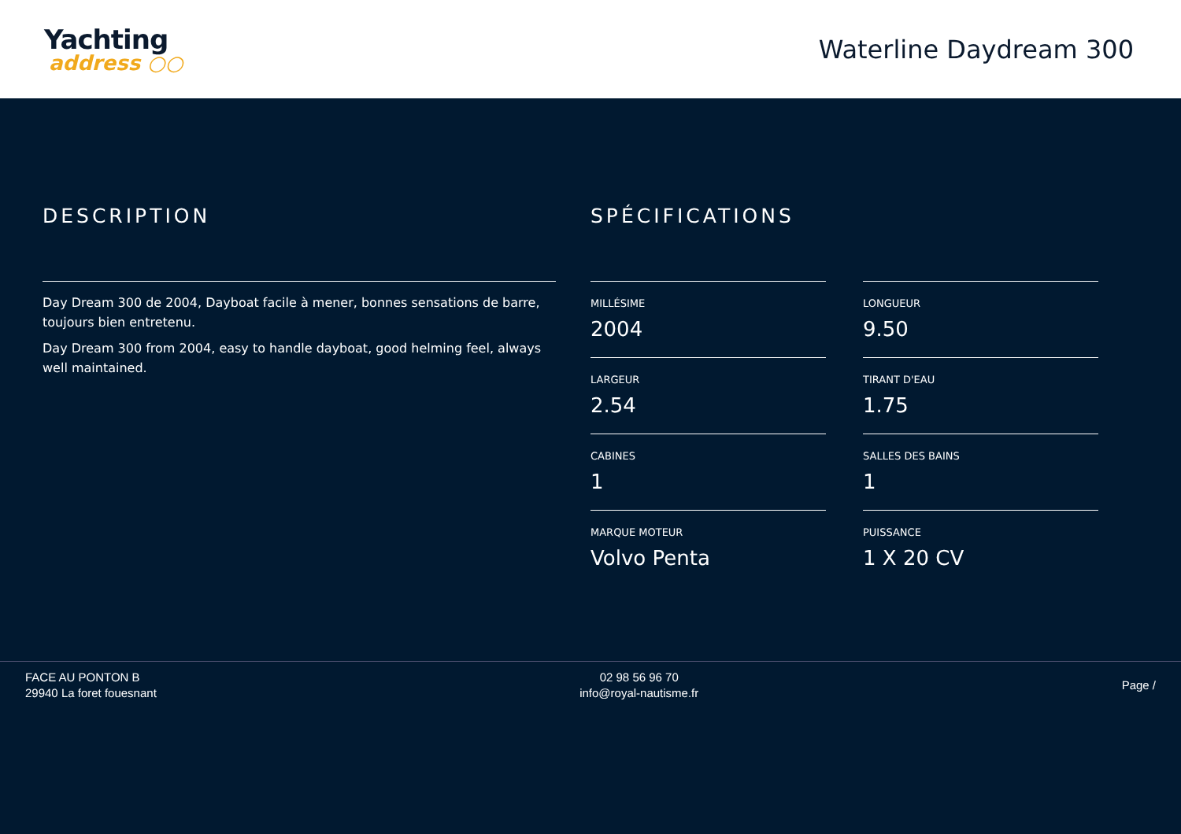Yachting
address ○○
Waterline Daydream 300
DESCRIPTION
Day Dream 300 de 2004, Dayboat facile à mener, bonnes sensations de barre, toujours bien entretenu.
Day Dream 300 from 2004, easy to handle dayboat, good helming feel, always well maintained.
SPÉCIFICATIONS
MILLÉSIME
2004
LONGUEUR
9.50
LARGEUR
2.54
TIRANT D'EAU
1.75
CABINES
1
SALLES DES BAINS
1
MARQUE MOTEUR
Volvo Penta
PUISSANCE
1 X 20 CV
FACE AU PONTON B
29940 La foret fouesnant
02 98 56 96 70
info@royal-nautisme.fr
Page /